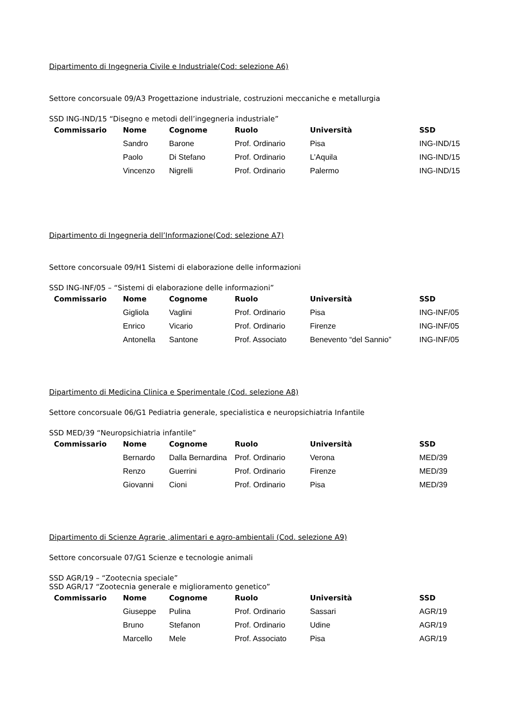Dipartimento di Ingegneria Civile e Industriale(Cod: selezione A6)
Settore concorsuale 09/A3 Progettazione industriale, costruzioni meccaniche e metallurgia
SSD ING-IND/15 “Disegno e metodi dell’ingegneria industriale”
| Commissario | Nome | Cognome | Ruolo | Università | SSD |
| --- | --- | --- | --- | --- | --- |
| | Sandro | Barone | Prof. Ordinario | Pisa | ING-IND/15 |
| | Paolo | Di Stefano | Prof. Ordinario | L’Aquila | ING-IND/15 |
| | Vincenzo | Nigrelli | Prof. Ordinario | Palermo | ING-IND/15 |
Dipartimento di Ingegneria dell’Informazione(Cod: selezione A7)
Settore concorsuale 09/H1 Sistemi di elaborazione delle informazioni
SSD ING-INF/05 – “Sistemi di elaborazione delle informazioni”
| Commissario | Nome | Cognome | Ruolo | Università | SSD |
| --- | --- | --- | --- | --- | --- |
| | Gigliola | Vaglini | Prof. Ordinario | Pisa | ING-INF/05 |
| | Enrico | Vicario | Prof. Ordinario | Firenze | ING-INF/05 |
| | Antonella | Santone | Prof. Associato | Benevento “del Sannio” | ING-INF/05 |
Dipartimento di Medicina Clinica e Sperimentale (Cod. selezione A8)
Settore concorsuale 06/G1 Pediatria generale, specialistica e neuropsichiatria Infantile
SSD MED/39 “Neuropsichiatria infantile”
| Commissario | Nome | Cognome | Ruolo | Università | SSD |
| --- | --- | --- | --- | --- | --- |
| | Bernardo | Dalla Bernardina | Prof. Ordinario | Verona | MED/39 |
| | Renzo | Guerrini | Prof. Ordinario | Firenze | MED/39 |
| | Giovanni | Cioni | Prof. Ordinario | Pisa | MED/39 |
Dipartimento di Scienze Agrarie ,alimentari e agro-ambientali (Cod. selezione A9)
Settore concorsuale 07/G1 Scienze e tecnologie animali
SSD AGR/19 – “Zootecnia speciale”
SSD AGR/17 “Zootecnia generale e miglioramento genetico”
| Commissario | Nome | Cognome | Ruolo | Università | SSD |
| --- | --- | --- | --- | --- | --- |
| | Giuseppe | Pulina | Prof. Ordinario | Sassari | AGR/19 |
| | Bruno | Stefanon | Prof. Ordinario | Udine | AGR/19 |
| | Marcello | Mele | Prof. Associato | Pisa | AGR/19 |